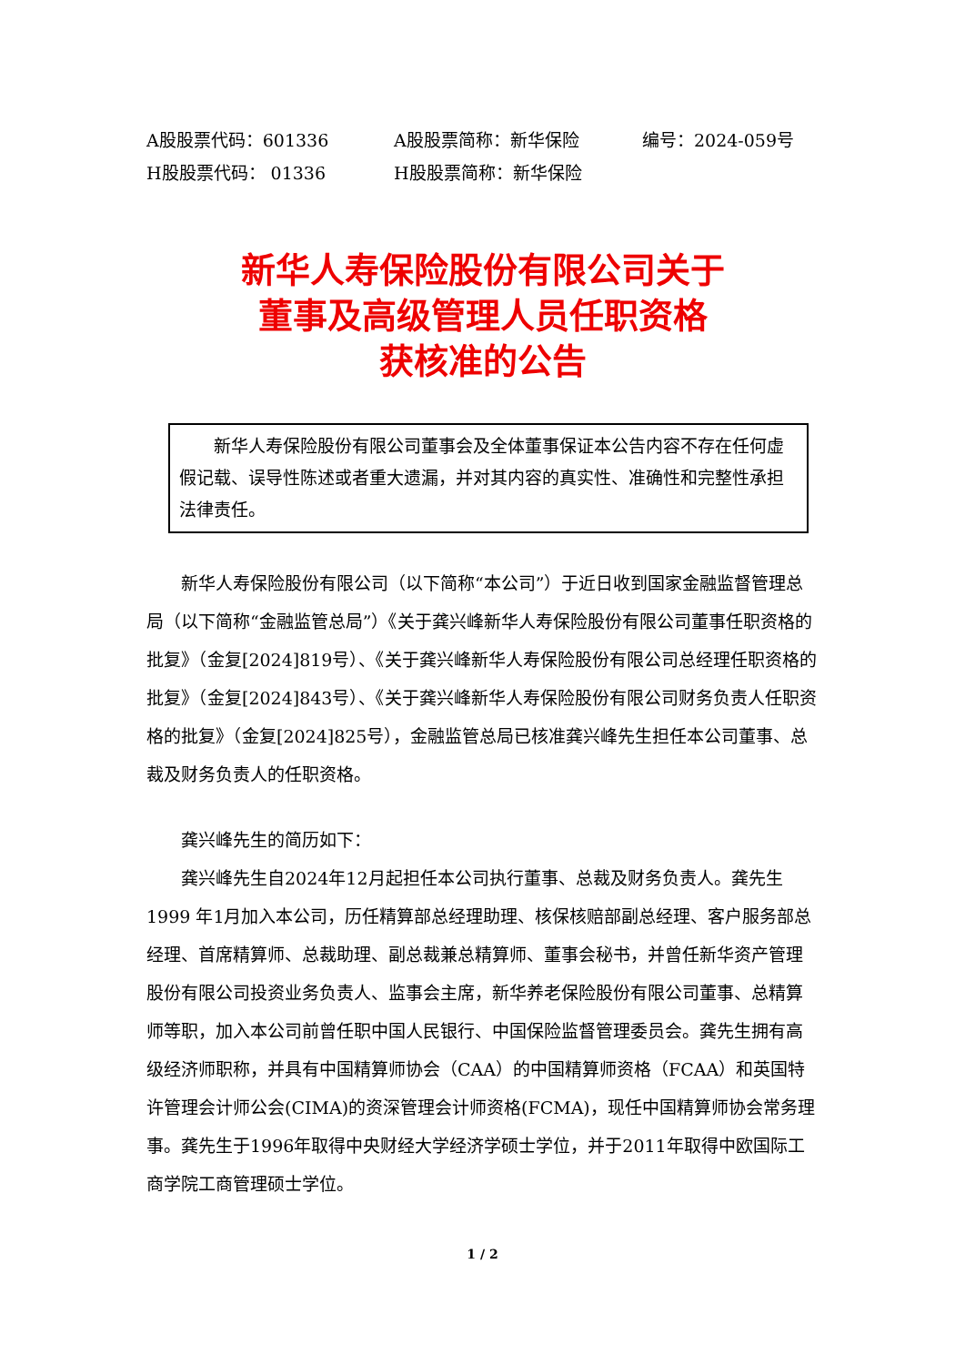A股股票代码：601336 A股股票简称：新华保险 编号：2024-059号
H股股票代码： 01336 H股股票简称：新华保险
新华人寿保险股份有限公司关于
董事及高级管理人员任职资格
获核准的公告
新华人寿保险股份有限公司董事会及全体董事保证本公告内容不存在任何虚假记载、误导性陈述或者重大遗漏，并对其内容的真实性、准确性和完整性承担法律责任。
新华人寿保险股份有限公司（以下简称“本公司”）于近日收到国家金融监督管理总局（以下简称“金融监管总局”）《关于龚兴峰新华人寿保险股份有限公司董事任职资格的批复》（金复[2024]819号）、《关于龚兴峰新华人寿保险股份有限公司总经理任职资格的批复》（金复[2024]843号）、《关于龚兴峰新华人寿保险股份有限公司财务负责人任职资格的批复》（金复[2024]825号），金融监管总局已核准龚兴峰先生担任本公司董事、总裁及财务负责人的任职资格。
龚兴峰先生的简历如下：
龚兴峰先生自2024年12月起担任本公司执行董事、总裁及财务负责人。龚先生1999 年1月加入本公司，历任精算部总经理助理、核保核赔部副总经理、客户服务部总经理、首席精算师、总裁助理、副总裁兼总精算师、董事会秘书，并曾任新华资产管理股份有限公司投资业务负责人、监事会主席，新华养老保险股份有限公司董事、总精算师等职，加入本公司前曾任职中国人民银行、中国保险监督管理委员会。龚先生拥有高级经济师职称，并具有中国精算师协会（CAA）的中国精算师资格（FCAA）和英国特许管理会计师公会(CIMA)的资深管理会计师资格(FCMA)，现任中国精算师协会常务理事。龚先生于1996年取得中央财经大学经济学硕士学位，并于2011年取得中欧国际工商学院工商管理硕士学位。
1 / 2